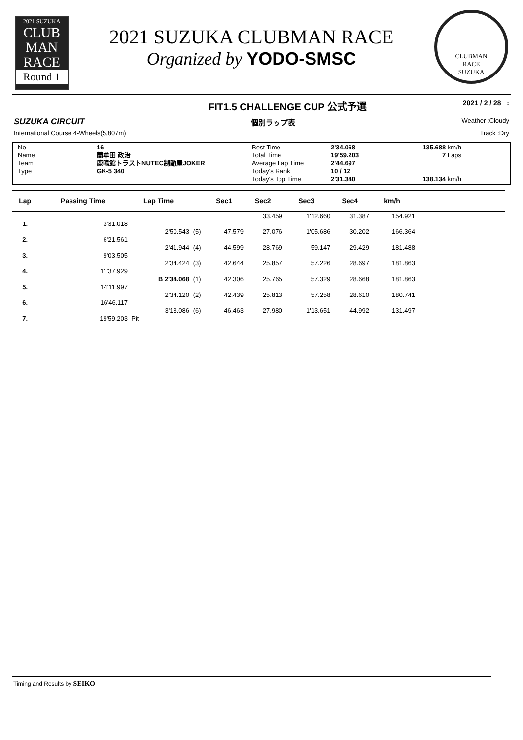2021 SUZUKA
CLUB
MAN
RACE
Round 1
2021 SUZUKA CLUBMAN RACE
Organized by YODO-SMSC
CLUBMAN
RACE
SUZUKA
FIT1.5 CHALLENGE CUP 公式予選 2021 / 2 / 28 :
SUZUKA CIRCUIT 個別ラップ表 Weather :Cloudy
International Course 4-Wheels(5,807m) Track :Dry
No 16 Best Time 2'34.068 135.688 km/h Name 蘭牟田 政治 Total Time 19'59.203 7 Laps Team 鹿鳴館トラストNUTEC制動屋JOKER Average Lap Time 2'44.697 Type GK-5 340 Today's Rank 10 / 12 Today's Top Time 2'31.340 138.134 km/h
| Lap | Passing Time | Lap Time | | Sec1 | Sec2 | Sec3 | Sec4 | km/h | |
| --- | --- | --- | --- | --- | --- | --- | --- | --- | --- |
| | | | | | 33.459 | 1'12.660 | 31.387 | 154.921 | |
| 1. | 3'31.018 | | | | | | | | |
| | | 2'50.543 | (5) | 47.579 | 27.076 | 1'05.686 | 30.202 | 166.364 | |
| 2. | 6'21.561 | | | | | | | | |
| | | 2'41.944 | (4) | 44.599 | 28.769 | 59.147 | 29.429 | 181.488 | |
| 3. | 9'03.505 | | | | | | | | |
| | | 2'34.424 | (3) | 42.644 | 25.857 | 57.226 | 28.697 | 181.863 | |
| 4. | 11'37.929 | | | | | | | | |
| | | B 2'34.068 | (1) | 42.306 | 25.765 | 57.329 | 28.668 | 181.863 | |
| 5. | 14'11.997 | | | | | | | | |
| | | 2'34.120 | (2) | 42.439 | 25.813 | 57.258 | 28.610 | 180.741 | |
| 6. | 16'46.117 | | | | | | | | |
| | | 3'13.086 | (6) | 46.463 | 27.980 | 1'13.651 | 44.992 | 131.497 | |
| 7. | 19'59.203 | Pit | | | | | | | |
Timing and Results by SEIKO